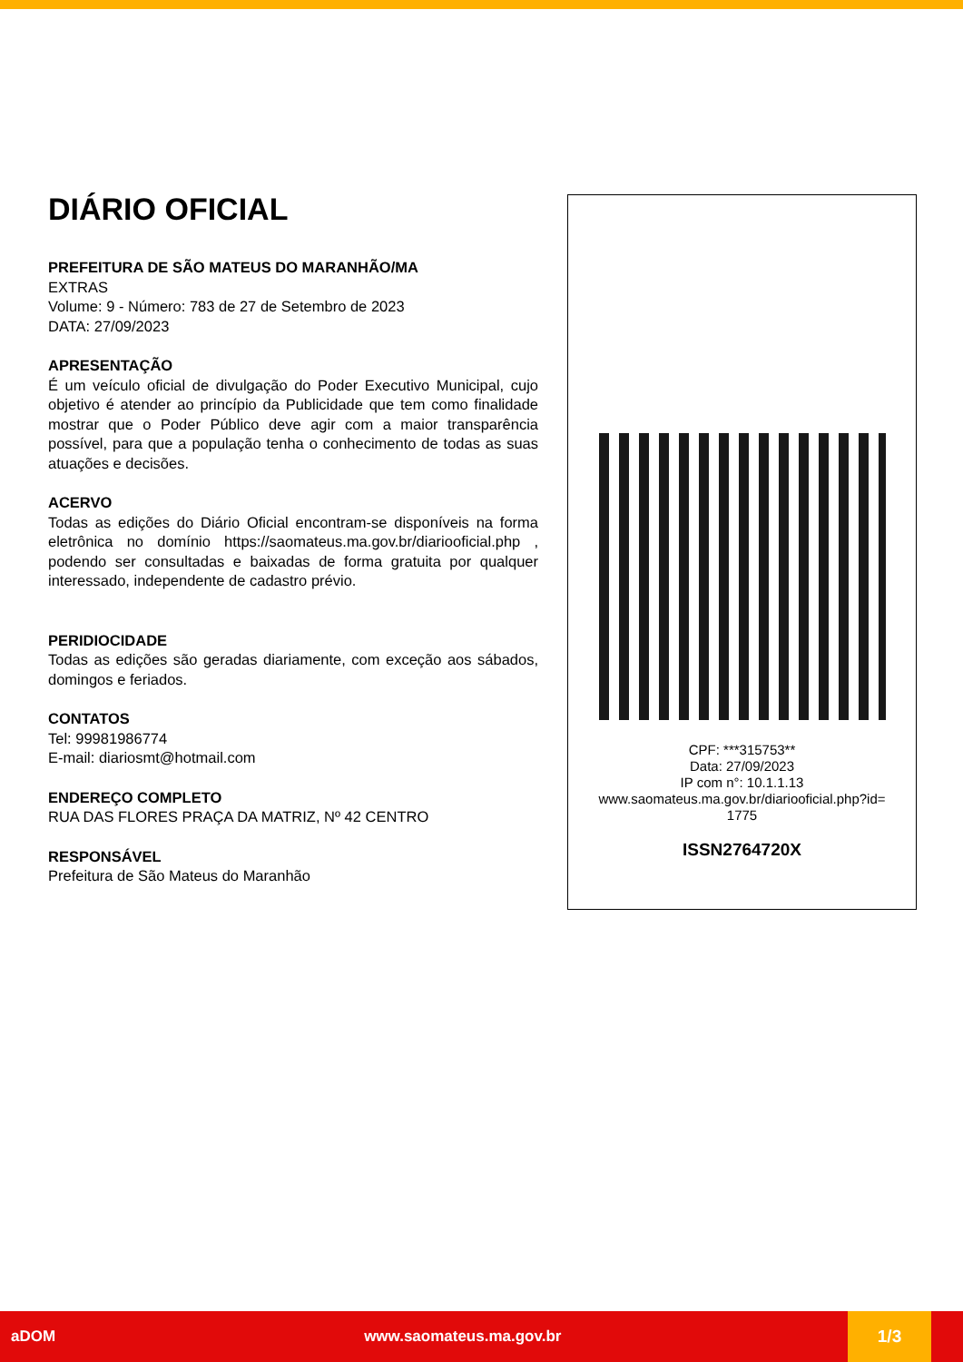DIÁRIO OFICIAL
PREFEITURA DE SÃO MATEUS DO MARANHÃO/MA
EXTRAS
Volume: 9 - Número: 783 de 27 de Setembro de 2023
DATA: 27/09/2023
APRESENTAÇÃO
É um veículo oficial de divulgação do Poder Executivo Municipal, cujo objetivo é atender ao princípio da Publicidade que tem como finalidade mostrar que o Poder Público deve agir com a maior transparência possível, para que a população tenha o conhecimento de todas as suas atuações e decisões.
ACERVO
Todas as edições do Diário Oficial encontram-se disponíveis na forma eletrônica no domínio https://saomateus.ma.gov.br/diariooficial.php , podendo ser consultadas e baixadas de forma gratuita por qualquer interessado, independente de cadastro prévio.
PERIDIOCIDADE
Todas as edições são geradas diariamente, com exceção aos sábados, domingos e feriados.
CONTATOS
Tel: 99981986774
E-mail: diariosmt@hotmail.com
ENDEREÇO COMPLETO
RUA DAS FLORES PRAÇA DA MATRIZ, Nº 42 CENTRO
RESPONSÁVEL
Prefeitura de São Mateus do Maranhão
CPF: ***315753**
Data: 27/09/2023
IP com n°: 10.1.1.13
www.saomateus.ma.gov.br/diariooficial.php?id=
1775
ISSN2764720X
aDOM www.saomateus.ma.gov.br 1/3